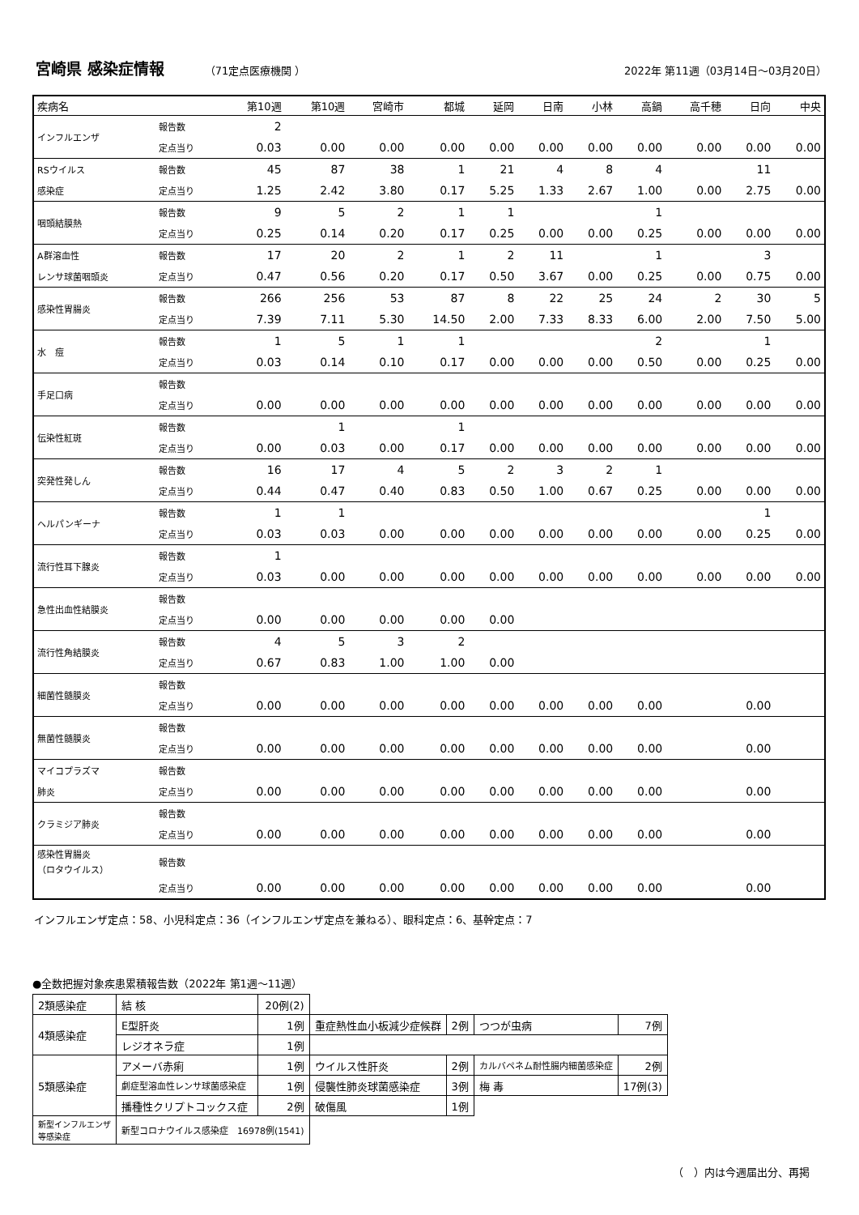宮崎県 感染症情報
（71定点医療機関 ） 2022年 第11週（03月14日～03月20日）
| 疾病名 | | 第10週 | 第10週 | 宮崎市 | 都城 | 延岡 | 日南 | 小林 | 高鍋 | 高千穂 | 日向 | 中央 |
| --- | --- | --- | --- | --- | --- | --- | --- | --- | --- | --- | --- | --- |
| インフルエンザ | 報告数 | 2 | | | | | | | | | | |
| | 定点当り | 0.03 | 0.00 | 0.00 | 0.00 | 0.00 | 0.00 | 0.00 | 0.00 | 0.00 | 0.00 | 0.00 |
| RSウイルス | 報告数 | 45 | 87 | 38 | 1 | 21 | 4 | 8 | 4 | | 11 | |
| 感染症 | 定点当り | 1.25 | 2.42 | 3.80 | 0.17 | 5.25 | 1.33 | 2.67 | 1.00 | 0.00 | 2.75 | 0.00 |
| 咽頭結膜熱 | 報告数 | 9 | 5 | 2 | 1 | 1 | | | 1 | | | |
| | 定点当り | 0.25 | 0.14 | 0.20 | 0.17 | 0.25 | 0.00 | 0.00 | 0.25 | 0.00 | 0.00 | 0.00 |
| A群溶血性 | 報告数 | 17 | 20 | 2 | 1 | 2 | 11 | | 1 | | 3 | |
| レンサ球菌咽頭炎 | 定点当り | 0.47 | 0.56 | 0.20 | 0.17 | 0.50 | 3.67 | 0.00 | 0.25 | 0.00 | 0.75 | 0.00 |
| 感染性胃腸炎 | 報告数 | 266 | 256 | 53 | 87 | 8 | 22 | 25 | 24 | 2 | 30 | 5 |
| | 定点当り | 7.39 | 7.11 | 5.30 | 14.50 | 2.00 | 7.33 | 8.33 | 6.00 | 2.00 | 7.50 | 5.00 |
| 水 痘 | 報告数 | 1 | 5 | 1 | 1 | | | | 2 | | 1 | |
| | 定点当り | 0.03 | 0.14 | 0.10 | 0.17 | 0.00 | 0.00 | 0.00 | 0.50 | 0.00 | 0.25 | 0.00 |
| 手足口病 | 報告数 | | | | | | | | | | | |
| | 定点当り | 0.00 | 0.00 | 0.00 | 0.00 | 0.00 | 0.00 | 0.00 | 0.00 | 0.00 | 0.00 | 0.00 |
| 伝染性紅斑 | 報告数 | | 1 | | 1 | | | | | | | |
| | 定点当り | 0.00 | 0.03 | 0.00 | 0.17 | 0.00 | 0.00 | 0.00 | 0.00 | 0.00 | 0.00 | 0.00 |
| 突発性発しん | 報告数 | 16 | 17 | 4 | 5 | 2 | 3 | 2 | 1 | | | |
| | 定点当り | 0.44 | 0.47 | 0.40 | 0.83 | 0.50 | 1.00 | 0.67 | 0.25 | 0.00 | 0.00 | 0.00 |
| ヘルパンギーナ | 報告数 | 1 | 1 | | | | | | | | 1 | |
| | 定点当り | 0.03 | 0.03 | 0.00 | 0.00 | 0.00 | 0.00 | 0.00 | 0.00 | 0.00 | 0.25 | 0.00 |
| 流行性耳下腺炎 | 報告数 | 1 | | | | | | | | | | |
| | 定点当り | 0.03 | 0.00 | 0.00 | 0.00 | 0.00 | 0.00 | 0.00 | 0.00 | 0.00 | 0.00 | 0.00 |
| 急性出血性結膜炎 | 報告数 | | | | | | | | | | | |
| | 定点当り | 0.00 | 0.00 | 0.00 | 0.00 | 0.00 | | | | | | |
| 流行性角結膜炎 | 報告数 | 4 | 5 | 3 | 2 | | | | | | | |
| | 定点当り | 0.67 | 0.83 | 1.00 | 1.00 | 0.00 | | | | | | |
| 細菌性髄膜炎 | 報告数 | | | | | | | | | | | |
| | 定点当り | 0.00 | 0.00 | 0.00 | 0.00 | 0.00 | 0.00 | 0.00 | 0.00 | | 0.00 | |
| 無菌性髄膜炎 | 報告数 | | | | | | | | | | | |
| | 定点当り | 0.00 | 0.00 | 0.00 | 0.00 | 0.00 | 0.00 | 0.00 | 0.00 | | 0.00 | |
| マイコプラズマ | 報告数 | | | | | | | | | | | |
| 肺炎 | 定点当り | 0.00 | 0.00 | 0.00 | 0.00 | 0.00 | 0.00 | 0.00 | 0.00 | | 0.00 | |
| クラミジア肺炎 | 報告数 | | | | | | | | | | | |
| | 定点当り | 0.00 | 0.00 | 0.00 | 0.00 | 0.00 | 0.00 | 0.00 | 0.00 | | 0.00 | |
| 感染性胃腸炎 （ロタウイルス） | 報告数 | | | | | | | | | | | |
| | 定点当り | 0.00 | 0.00 | 0.00 | 0.00 | 0.00 | 0.00 | 0.00 | 0.00 | | 0.00 | |
インフルエンザ定点：58、小児科定点：36（インフルエンザ定点を兼ねる）、眼科定点：6、基幹定点：7
●全数把握対象疾患累積報告数（2022年 第1週～11週）
| 2類感染症 | 結 核 | 20例(2) | | | | |
| 4類感染症 | E型肝炎 | 1例 | 重症熱性血小板減少症候群 | 2例 | つつが虫病 | 7例 |
| | レジオネラ症 | 1例 | | | | |
| 5類感染症 | アメーバ赤痢 | 1例 | ウイルス性肝炎 | 2例 | カルバペネム耐性腸内細菌感染症 | 2例 |
| | 劇症型溶血性レンサ球菌感染症 | 1例 | 侵襲性肺炎球菌感染症 | 3例 | 梅 毒 | 17例(3) |
| | 播種性クリプトコックス症 | 2例 | 破傷風 | 1例 | | |
| 新型インフルエンザ 等感染症 | 新型コロナウイルス感染症 16978例(1541) | | | | | |
（　）内は今週届出分、再掲